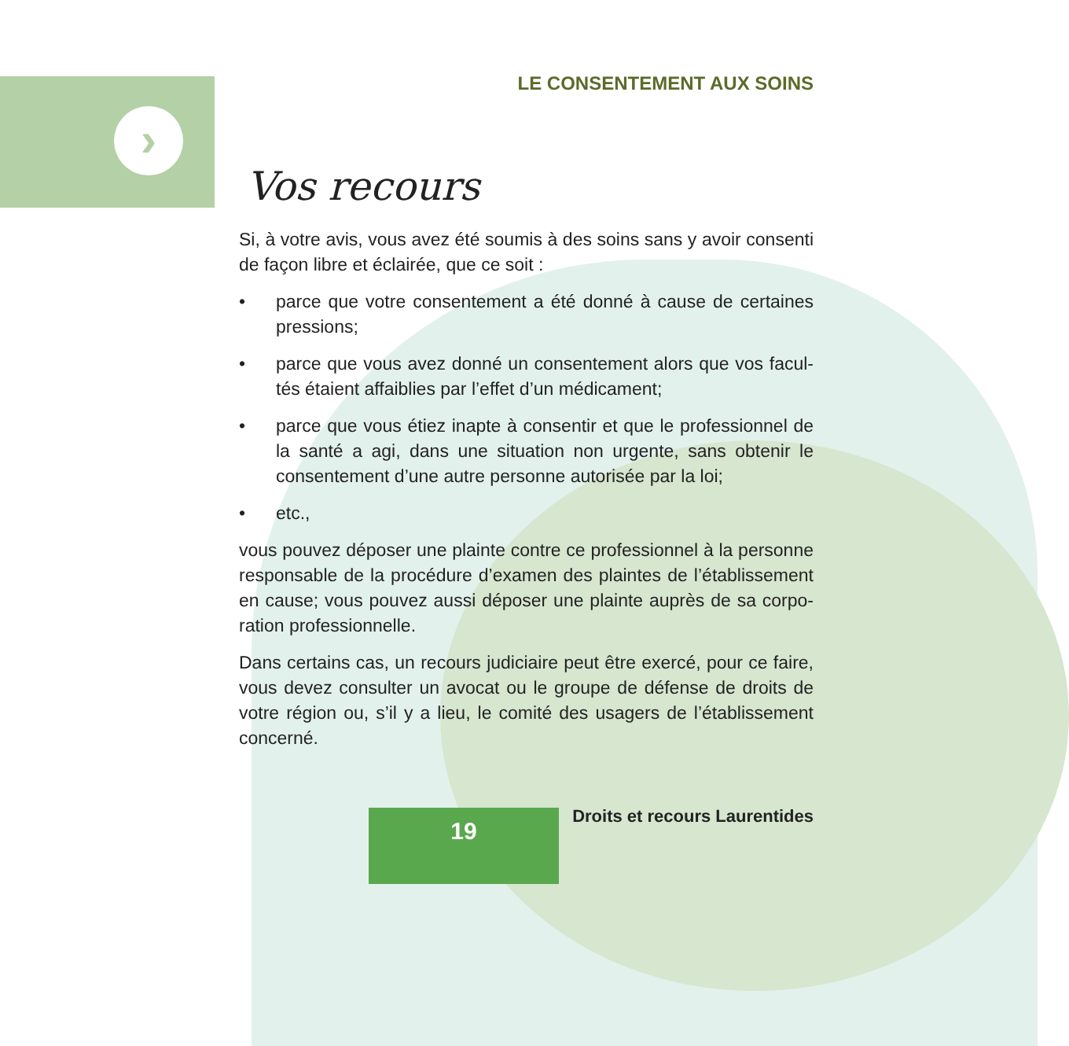›
LE CONSENTEMENT AUX SOINS
Vos recours
Si, à votre avis, vous avez été soumis à des soins sans y avoir consenti de façon libre et éclairée, que ce soit :
• parce que votre consentement a été donné à cause de certaines pressions;
• parce que vous avez donné un consentement alors que vos facul-tés étaient affaiblies par l’effet d’un médicament;
• parce que vous étiez inapte à consentir et que le professionnel de la santé a agi, dans une situation non urgente, sans obtenir le consentement d’une autre personne autorisée par la loi;
• etc.,
vous pouvez déposer une plainte contre ce professionnel à la personne responsable de la procédure d’examen des plaintes de l’établissement en cause; vous pouvez aussi déposer une plainte auprès de sa corpo-ration professionnelle.
Dans certains cas, un recours judiciaire peut être exercé, pour ce faire, vous devez consulter un avocat ou le groupe de défense de droits de votre région ou, s’il y a lieu, le comité des usagers de l’établissement concerné.
19 Droits et recours Laurentides